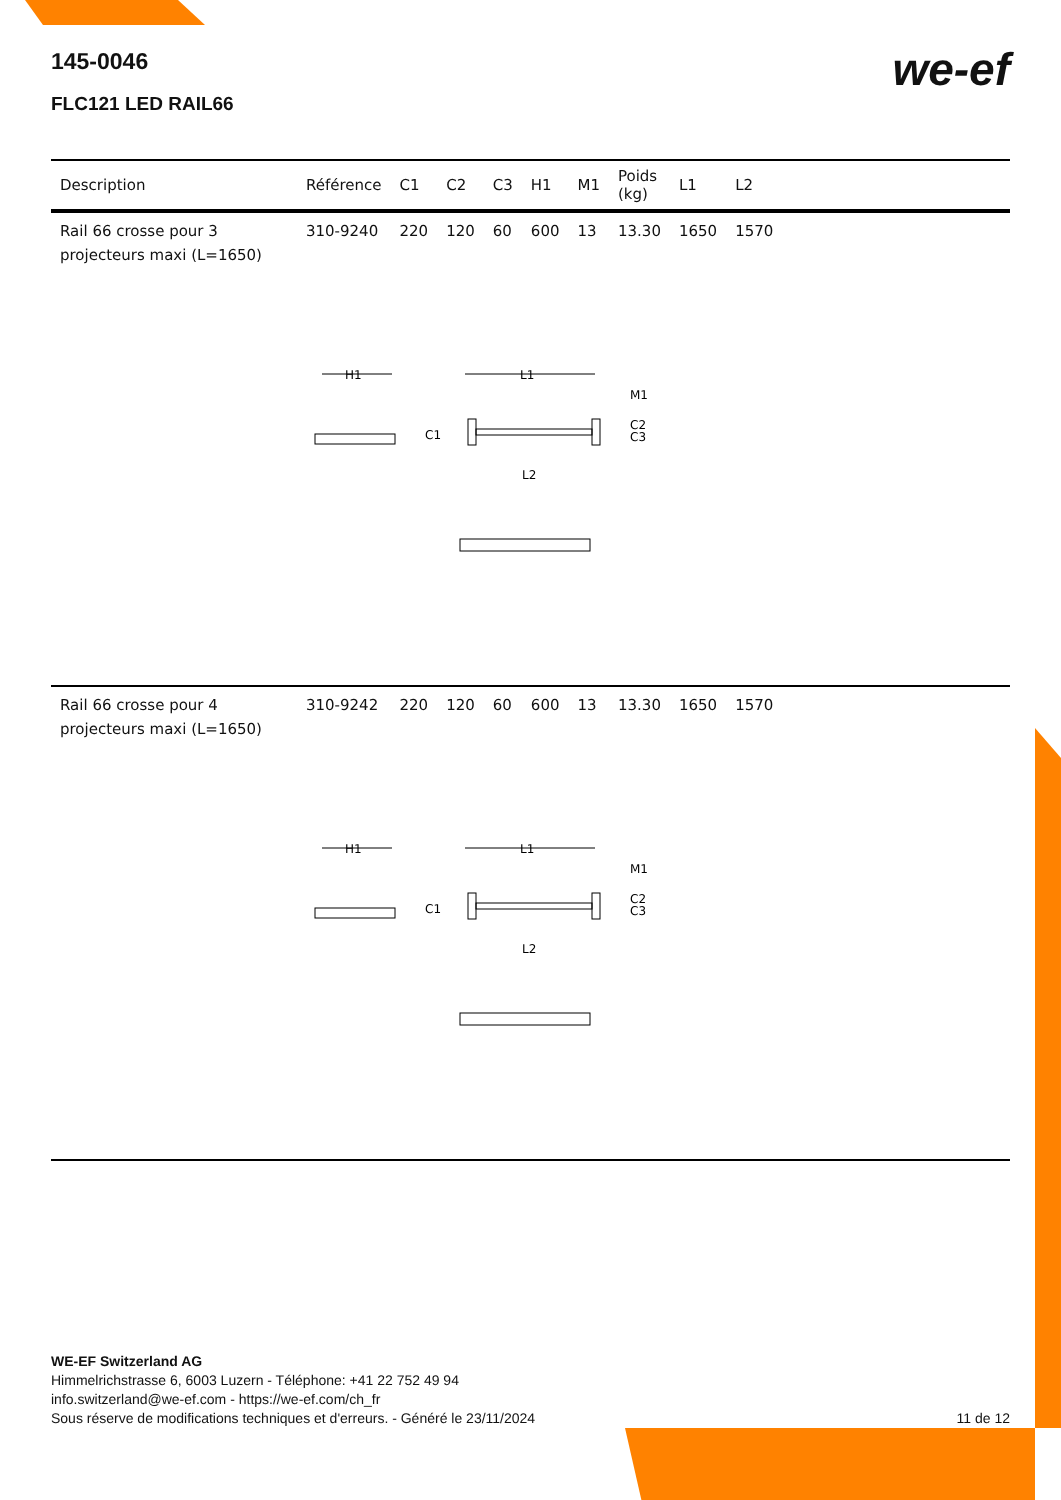145-0046
we-ef
FLC121 LED RAIL66
| Description | Référence | C1 | C2 | C3 | H1 | M1 | Poids (kg) | L1 | L2 | |
| --- | --- | --- | --- | --- | --- | --- | --- | --- | --- | --- |
| Rail 66 crosse pour 3 projecteurs maxi (L=1650) | 310-9240 | 220 | 120 | 60 | 600 | 13 | 13.30 | 1650 | 1570 | |
| H1 L1 M1 C1 C2 C3 L2 | | | | | | | | | | |
| Rail 66 crosse pour 4 projecteurs maxi (L=1650) | 310-9242 | 220 | 120 | 60 | 600 | 13 | 13.30 | 1650 | 1570 | |
| H1 L1 M1 C1 C2 C3 L2 | | | | | | | | | | |
WE-EF Switzerland AG
Himmelrichstrasse 6, 6003 Luzern - Téléphone: +41 22 752 49 94
info.switzerland@we-ef.com - https://we-ef.com/ch_fr
Sous réserve de modifications techniques et d'erreurs. - Généré le 23/11/2024 11 de 12